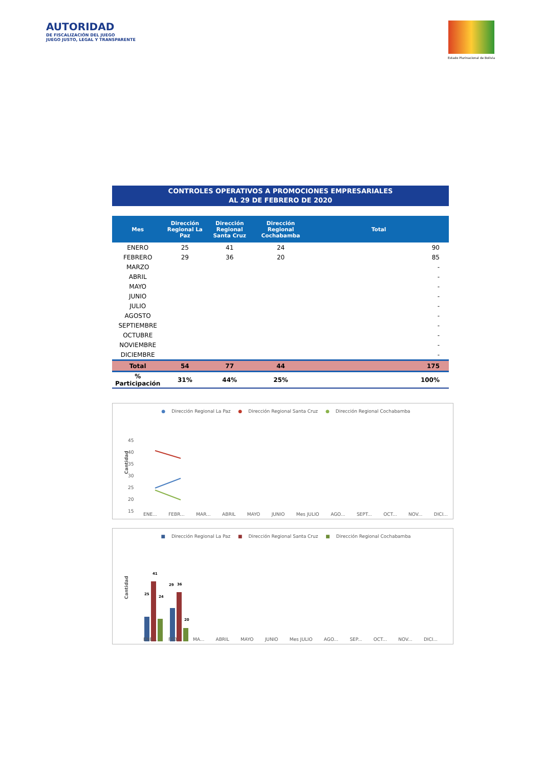AUTORIDAD
DE FISCALIZACIÓN DEL JUEGO
JUEGO JUSTO, LEGAL Y TRANSPARENTE
Estado Plurinacional de Bolivia
CONTROLES OPERATIVOS A PROMOCIONES EMPRESARIALES
AL 29 DE FEBRERO DE 2020
| Mes | Dirección Regional La Paz | Dirección Regional Santa Cruz | Dirección Regional Cochabamba | Total |
| --- | --- | --- | --- | --- |
| ENERO | 25 | 41 | 24 | 90 |
| FEBRERO | 29 | 36 | 20 | 85 |
| MARZO | | | | - |
| ABRIL | | | | - |
| MAYO | | | | - |
| JUNIO | | | | - |
| JULIO | | | | - |
| AGOSTO | | | | - |
| SEPTIEMBRE | | | | - |
| OCTUBRE | | | | - |
| NOVIEMBRE | | | | - |
| DICIEMBRE | | | | - |
| Total | 54 | 77 | 44 | 175 |
| % Participación | 31% | 44% | 25% | 100% |
● Dirección Regional La Paz ● Dirección Regional Santa Cruz ● Dirección Regional Cochabamba
Cantidad
45
40
35
30
25
20
15
ENE... FEBR... MAR... ABRIL MAYO JUNIO Mes JULIO AGO... SEPT... OCT... NOV... DICI...
■ Dirección Regional La Paz ■ Dirección Regional Santa Cruz ■ Dirección Regional Cochabamba
Cantidad
25
41
24
29
36
20
ENE... FEB... MA... ABRIL MAYO JUNIO Mes JULIO AGO... SEP... OCT... NOV... DICI...